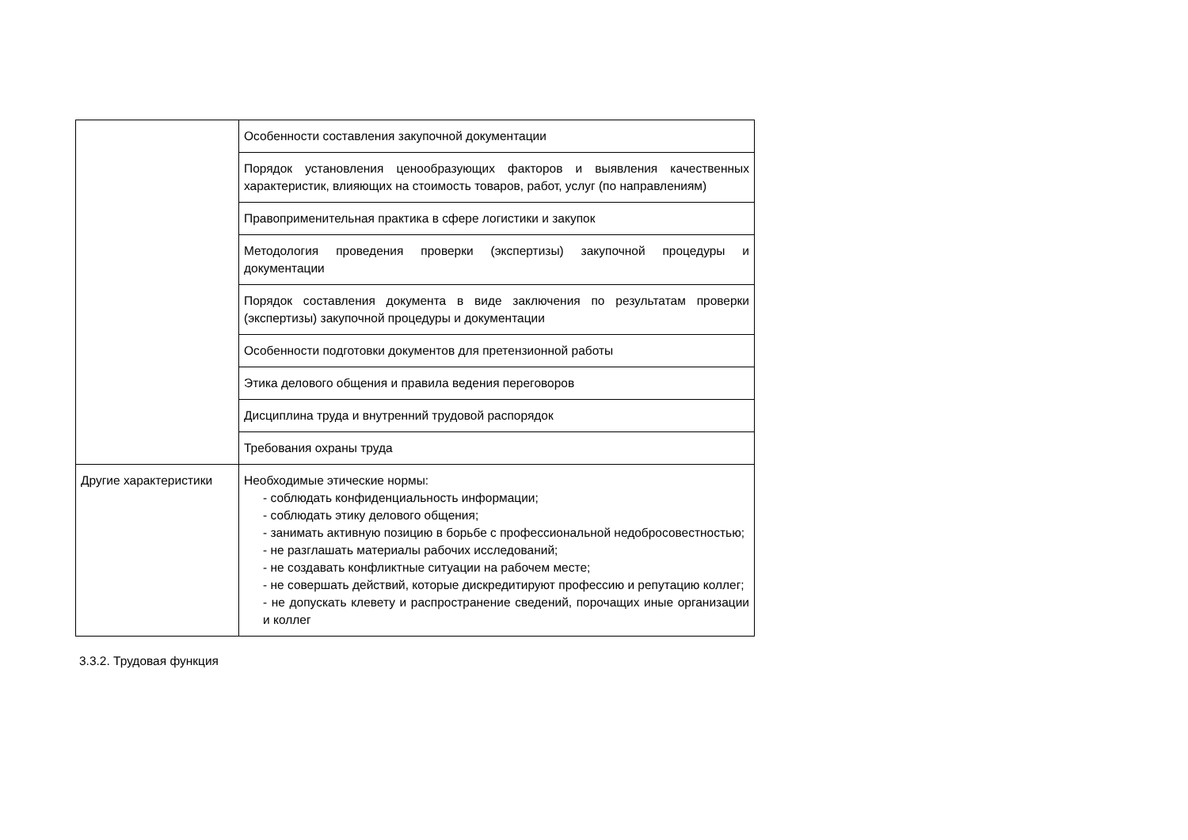| | Особенности составления закупочной документации |
| | Порядок установления ценообразующих факторов и выявления качественных характеристик, влияющих на стоимость товаров, работ, услуг (по направлениям) |
| | Правоприменительная практика в сфере логистики и закупок |
| | Методология проведения проверки (экспертизы) закупочной процедуры и документации |
| | Порядок составления документа в виде заключения по результатам проверки (экспертизы) закупочной процедуры и документации |
| | Особенности подготовки документов для претензионной работы |
| | Этика делового общения и правила ведения переговоров |
| | Дисциплина труда и внутренний трудовой распорядок |
| | Требования охраны труда |
| Другие характеристики | Необходимые этические нормы: - соблюдать конфиденциальность информации; - соблюдать этику делового общения; - занимать активную позицию в борьбе с профессиональной недобросовестностью; - не разглашать материалы рабочих исследований; - не создавать конфликтные ситуации на рабочем месте; - не совершать действий, которые дискредитируют профессию и репутацию коллег; - не допускать клевету и распространение сведений, порочащих иные организации и коллег |
3.3.2. Трудовая функция